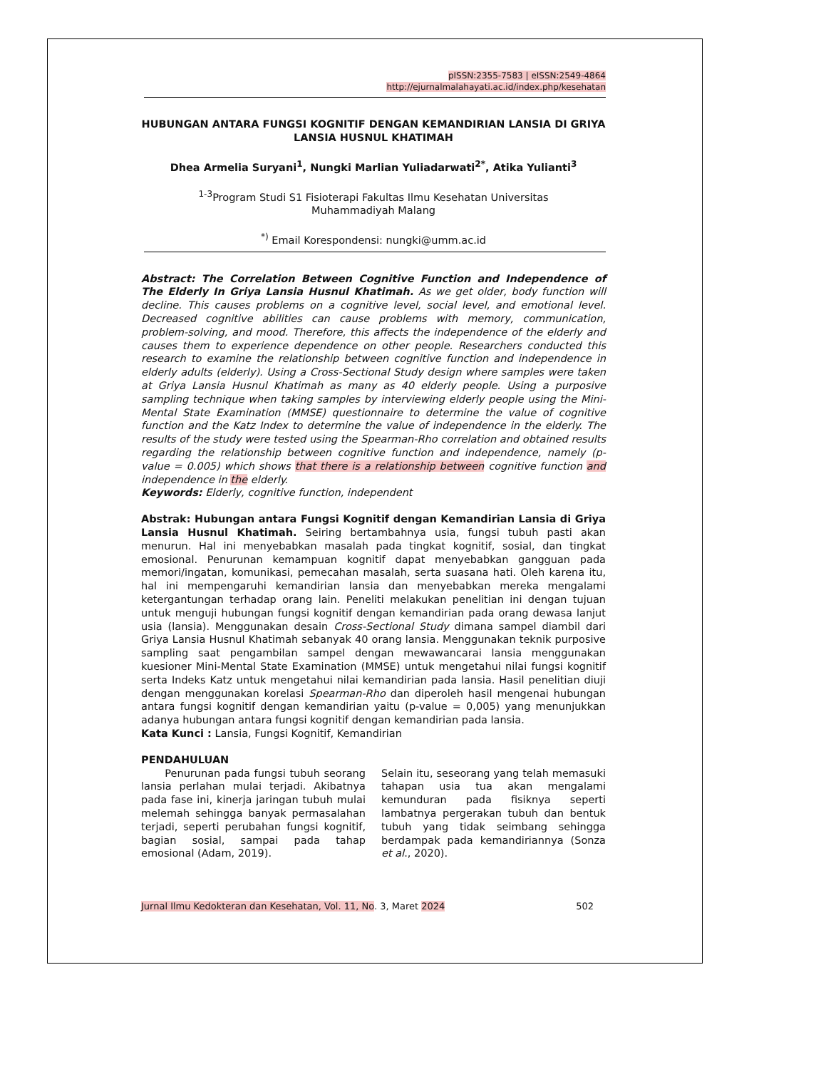pISSN:2355-7583 | eISSN:2549-4864
http://ejurnalmalahayati.ac.id/index.php/kesehatan
HUBUNGAN ANTARA FUNGSI KOGNITIF DENGAN KEMANDIRIAN LANSIA DI GRIYA LANSIA HUSNUL KHATIMAH
Dhea Armelia Suryani<sup>1</sup>, Nungki Marlian Yuliadarwati<sup>2*</sup>, Atika Yulianti<sup>3</sup>
<sup>1-3</sup>Program Studi S1 Fisioterapi Fakultas Ilmu Kesehatan Universitas
Muhammadiyah Malang
<sup>*)</sup> Email Korespondensi: nungki@umm.ac.id
Abstract: The Correlation Between Cognitive Function and Independence of The Elderly In Griya Lansia Husnul Khatimah. As we get older, body function will decline. This causes problems on a cognitive level, social level, and emotional level. Decreased cognitive abilities can cause problems with memory, communication, problem-solving, and mood. Therefore, this affects the independence of the elderly and causes them to experience dependence on other people. Researchers conducted this research to examine the relationship between cognitive function and independence in elderly adults (elderly). Using a Cross-Sectional Study design where samples were taken at Griya Lansia Husnul Khatimah as many as 40 elderly people. Using a purposive sampling technique when taking samples by interviewing elderly people using the Mini-Mental State Examination (MMSE) questionnaire to determine the value of cognitive function and the Katz Index to determine the value of independence in the elderly. The results of the study were tested using the Spearman-Rho correlation and obtained results regarding the relationship between cognitive function and independence, namely (p-value = 0.005) which shows that there is a relationship between cognitive function and independence in the elderly.
Keywords: Elderly, cognitive function, independent
Abstrak: Hubungan antara Fungsi Kognitif dengan Kemandirian Lansia di Griya Lansia Husnul Khatimah. Seiring bertambahnya usia, fungsi tubuh pasti akan menurun. Hal ini menyebabkan masalah pada tingkat kognitif, sosial, dan tingkat emosional. Penurunan kemampuan kognitif dapat menyebabkan gangguan pada memori/ingatan, komunikasi, pemecahan masalah, serta suasana hati. Oleh karena itu, hal ini mempengaruhi kemandirian lansia dan menyebabkan mereka mengalami ketergantungan terhadap orang lain. Peneliti melakukan penelitian ini dengan tujuan untuk menguji hubungan fungsi kognitif dengan kemandirian pada orang dewasa lanjut usia (lansia). Menggunakan desain Cross-Sectional Study dimana sampel diambil dari Griya Lansia Husnul Khatimah sebanyak 40 orang lansia. Menggunakan teknik purposive sampling saat pengambilan sampel dengan mewawancarai lansia menggunakan kuesioner Mini-Mental State Examination (MMSE) untuk mengetahui nilai fungsi kognitif serta Indeks Katz untuk mengetahui nilai kemandirian pada lansia. Hasil penelitian diuji dengan menggunakan korelasi Spearman-Rho dan diperoleh hasil mengenai hubungan antara fungsi kognitif dengan kemandirian yaitu (p-value = 0,005) yang menunjukkan adanya hubungan antara fungsi kognitif dengan kemandirian pada lansia.
Kata Kunci : Lansia, Fungsi Kognitif, Kemandirian
PENDAHULUAN
Penurunan pada fungsi tubuh seorang lansia perlahan mulai terjadi. Akibatnya pada fase ini, kinerja jaringan tubuh mulai melemah sehingga banyak permasalahan terjadi, seperti perubahan fungsi kognitif, bagian sosial, sampai pada tahap emosional (Adam, 2019).
Selain itu, seseorang yang telah memasuki tahapan usia tua akan mengalami kemunduran pada fisiknya seperti lambatnya pergerakan tubuh dan bentuk tubuh yang tidak seimbang sehingga berdampak pada kemandiriannya (Sonza et al., 2020).
Jurnal Ilmu Kedokteran dan Kesehatan, Vol. 11, No. 3, Maret 2024 502